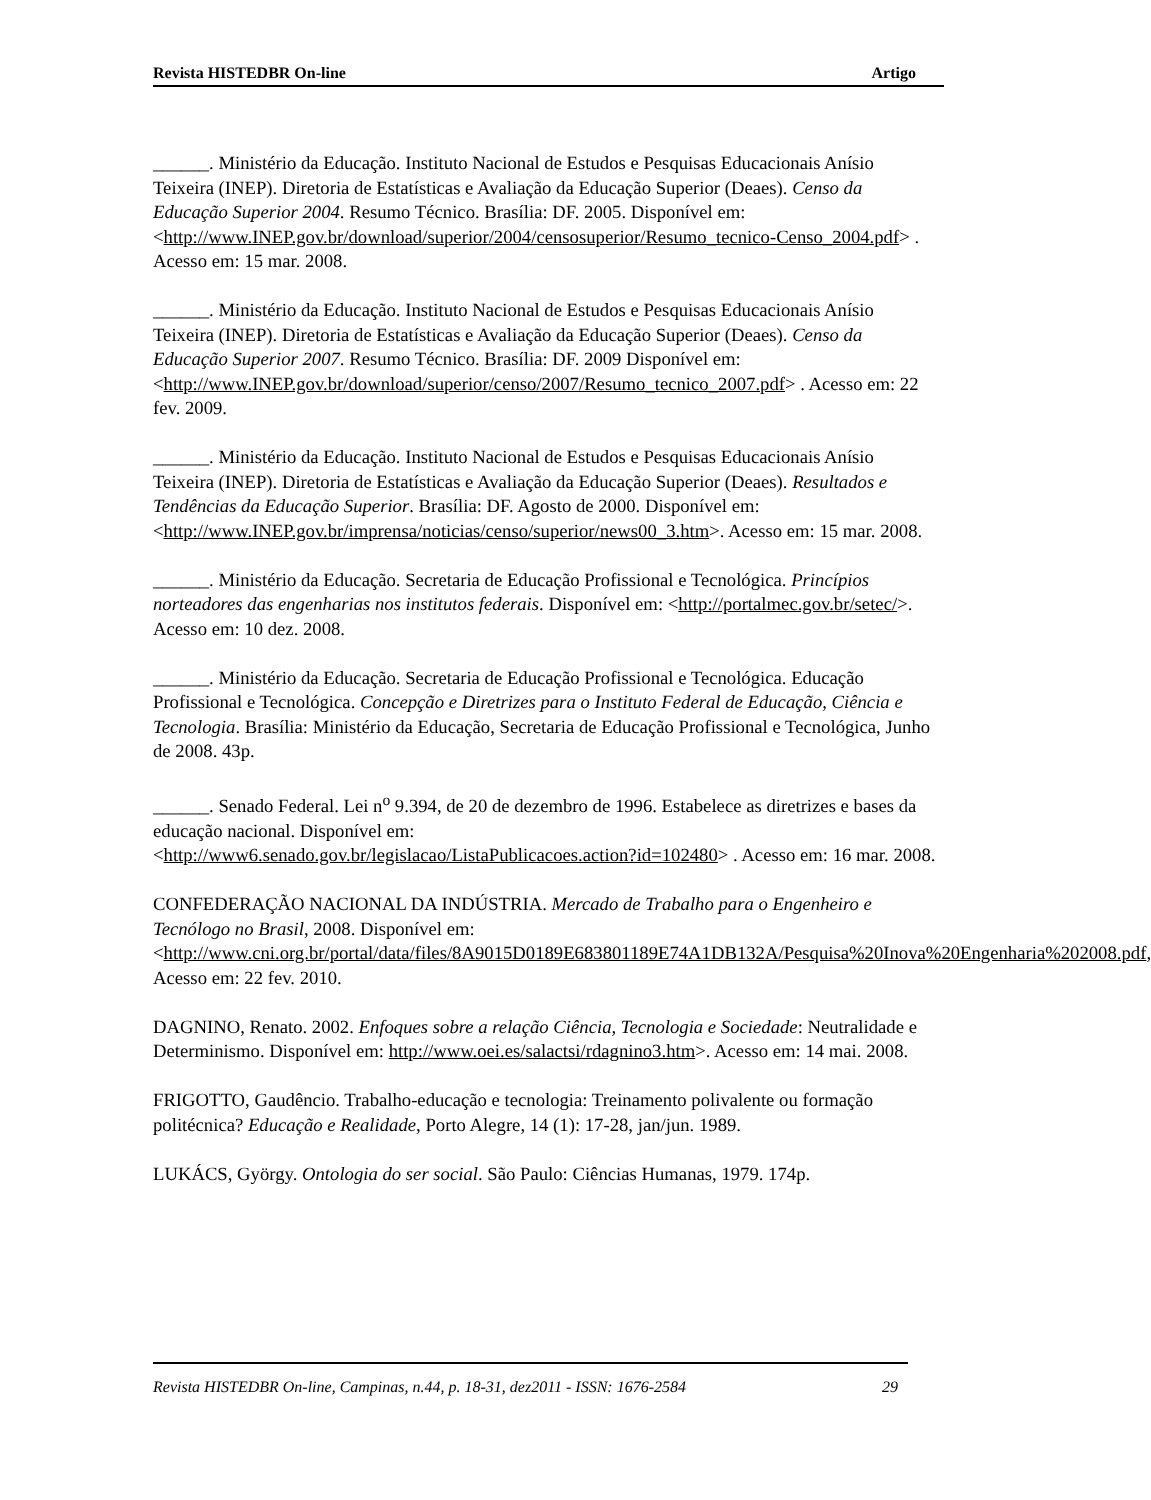Revista HISTEDBR On-line Artigo
______. Ministério da Educação. Instituto Nacional de Estudos e Pesquisas Educacionais Anísio Teixeira (INEP). Diretoria de Estatísticas e Avaliação da Educação Superior (Deaes). Censo da Educação Superior 2004. Resumo Técnico. Brasília: DF. 2005. Disponível em:
<http://www.INEP.gov.br/download/superior/2004/censosuperior/Resumo_tecnico-Censo_2004.pdf> . Acesso em: 15 mar. 2008.
______. Ministério da Educação. Instituto Nacional de Estudos e Pesquisas Educacionais Anísio Teixeira (INEP). Diretoria de Estatísticas e Avaliação da Educação Superior (Deaes). Censo da Educação Superior 2007. Resumo Técnico. Brasília: DF. 2009 Disponível em:
<http://www.INEP.gov.br/download/superior/censo/2007/Resumo_tecnico_2007.pdf> . Acesso em: 22 fev. 2009.
______. Ministério da Educação. Instituto Nacional de Estudos e Pesquisas Educacionais Anísio Teixeira (INEP). Diretoria de Estatísticas e Avaliação da Educação Superior (Deaes). Resultados e Tendências da Educação Superior. Brasília: DF. Agosto de 2000. Disponível em:
<http://www.INEP.gov.br/imprensa/noticias/censo/superior/news00_3.htm>. Acesso em: 15 mar. 2008.
______. Ministério da Educação. Secretaria de Educação Profissional e Tecnológica. Princípios norteadores das engenharias nos institutos federais. Disponível em: <http://portalmec.gov.br/setec/>. Acesso em: 10 dez. 2008.
______. Ministério da Educação. Secretaria de Educação Profissional e Tecnológica. Educação Profissional e Tecnológica. Concepção e Diretrizes para o Instituto Federal de Educação, Ciência e Tecnologia. Brasília: Ministério da Educação, Secretaria de Educação Profissional e Tecnológica, Junho de 2008. 43p.
______. Senado Federal. Lei n<sup>o</sup> 9.394, de 20 de dezembro de 1996. Estabelece as diretrizes e bases da educação nacional. Disponível em:
<http://www6.senado.gov.br/legislacao/ListaPublicacoes.action?id=102480> . Acesso em: 16 mar. 2008.
CONFEDERAÇÃO NACIONAL DA INDÚSTRIA. Mercado de Trabalho para o Engenheiro e Tecnólogo no Brasil, 2008. Disponível em:
<http://www.cni.org.br/portal/data/files/8A9015D0189E683801189E74A1DB132A/Pesquisa%20Inova%20Engenharia%202008.pdf, Acesso em: 22 fev. 2010.
DAGNINO, Renato. 2002. Enfoques sobre a relação Ciência, Tecnologia e Sociedade: Neutralidade e Determinismo. Disponível em: http://www.oei.es/salactsi/rdagnino3.htm>. Acesso em: 14 mai. 2008.
FRIGOTTO, Gaudêncio. Trabalho-educação e tecnologia: Treinamento polivalente ou formação politécnica? Educação e Realidade, Porto Alegre, 14 (1): 17-28, jan/jun. 1989.
LUKÁCS, György. Ontologia do ser social. São Paulo: Ciências Humanas, 1979. 174p.
Revista HISTEDBR On-line, Campinas, n.44, p. 18-31, dez2011 - ISSN: 1676-2584 29